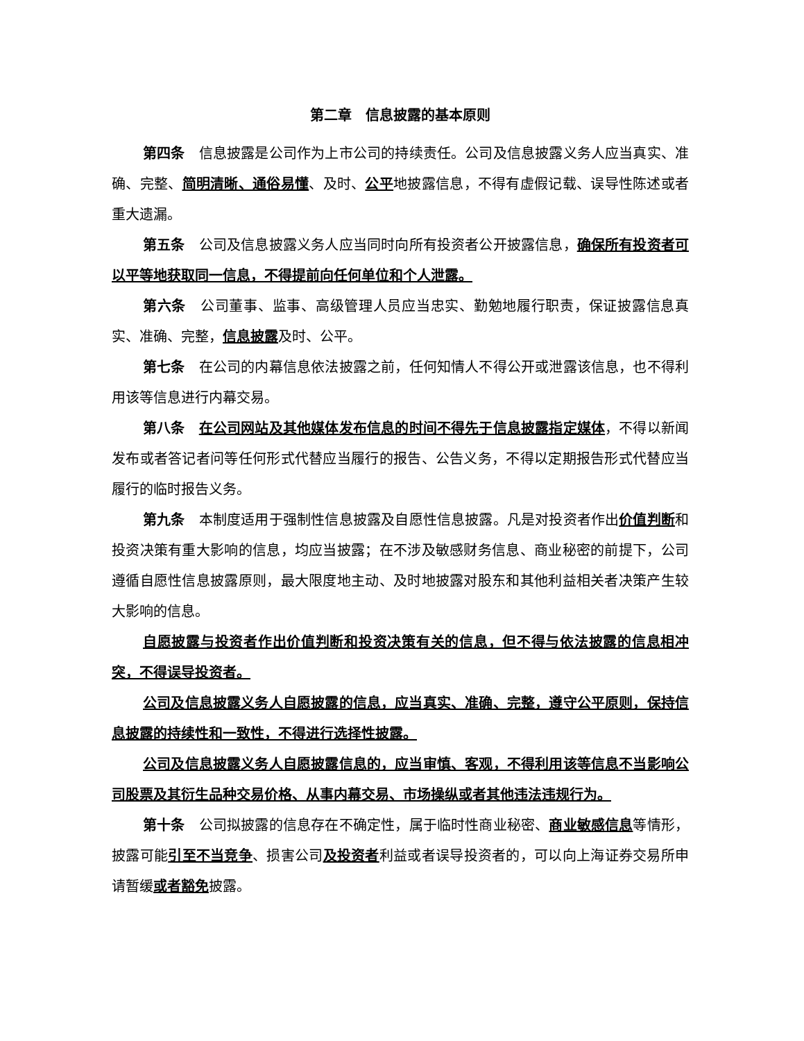第二章　信息披露的基本原则
第四条　信息披露是公司作为上市公司的持续责任。公司及信息披露义务人应当真实、准确、完整、简明清晰、通俗易懂、及时、公平地披露信息，不得有虚假记载、误导性陈述或者重大遗漏。
第五条　公司及信息披露义务人应当同时向所有投资者公开披露信息，确保所有投资者可以平等地获取同一信息，不得提前向任何单位和个人泄露。
第六条　公司董事、监事、高级管理人员应当忠实、勤勉地履行职责，保证披露信息真实、准确、完整，信息披露及时、公平。
第七条　在公司的内幕信息依法披露之前，任何知情人不得公开或泄露该信息，也不得利用该等信息进行内幕交易。
第八条　在公司网站及其他媒体发布信息的时间不得先于信息披露指定媒体，不得以新闻发布或者答记者问等任何形式代替应当履行的报告、公告义务，不得以定期报告形式代替应当履行的临时报告义务。
第九条　本制度适用于强制性信息披露及自愿性信息披露。凡是对投资者作出价值判断和投资决策有重大影响的信息，均应当披露；在不涉及敏感财务信息、商业秘密的前提下，公司遵循自愿性信息披露原则，最大限度地主动、及时地披露对股东和其他利益相关者决策产生较大影响的信息。
自愿披露与投资者作出价值判断和投资决策有关的信息，但不得与依法披露的信息相冲突，不得误导投资者。
公司及信息披露义务人自愿披露的信息，应当真实、准确、完整，遵守公平原则，保持信息披露的持续性和一致性，不得进行选择性披露。
公司及信息披露义务人自愿披露信息的，应当审慎、客观，不得利用该等信息不当影响公司股票及其衍生品种交易价格、从事内幕交易、市场操纵或者其他违法违规行为。
第十条　公司拟披露的信息存在不确定性，属于临时性商业秘密、商业敏感信息等情形，披露可能引至不当竞争、损害公司及投资者利益或者误导投资者的，可以向上海证券交易所申请暂缓或者豁免披露。